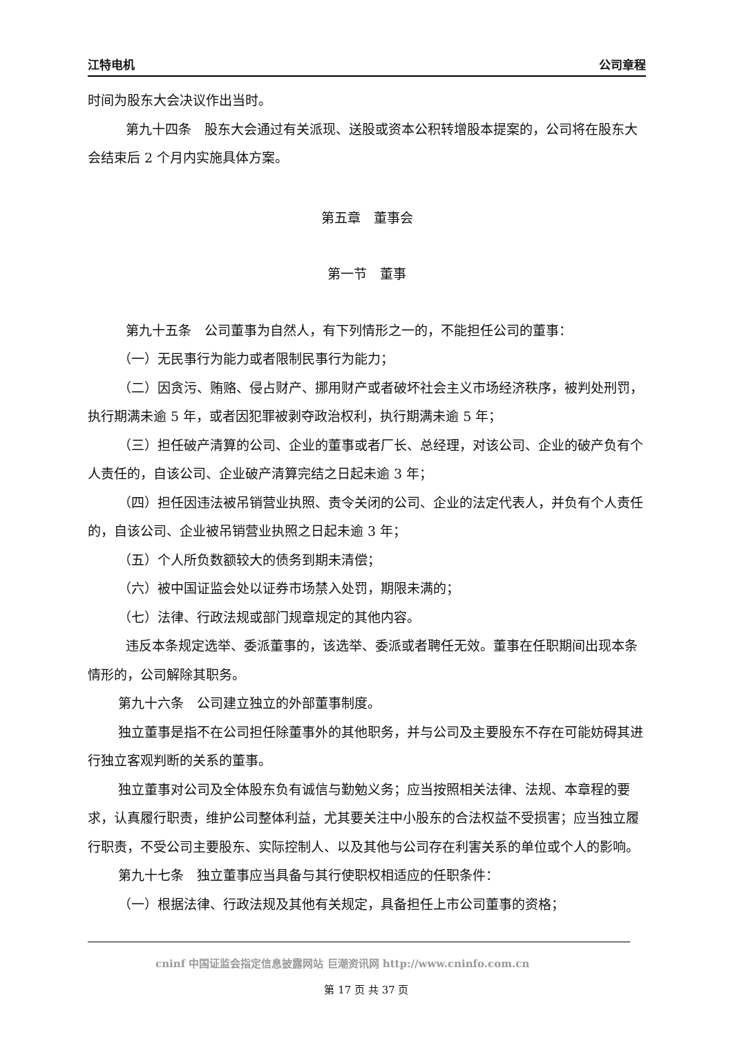江特电机 公司章程
时间为股东大会决议作出当时。
第九十四条　股东大会通过有关派现、送股或资本公积转增股本提案的，公司将在股东大会结束后 2 个月内实施具体方案。
第五章　董事会
第一节　董事
第九十五条　公司董事为自然人，有下列情形之一的，不能担任公司的董事：
（一）无民事行为能力或者限制民事行为能力；
（二）因贪污、贿赂、侵占财产、挪用财产或者破坏社会主义市场经济秩序，被判处刑罚，执行期满未逾 5 年，或者因犯罪被剥夺政治权利，执行期满未逾 5 年；
（三）担任破产清算的公司、企业的董事或者厂长、总经理，对该公司、企业的破产负有个人责任的，自该公司、企业破产清算完结之日起未逾 3 年；
（四）担任因违法被吊销营业执照、责令关闭的公司、企业的法定代表人，并负有个人责任的，自该公司、企业被吊销营业执照之日起未逾 3 年；
（五）个人所负数额较大的债务到期未清偿；
（六）被中国证监会处以证券市场禁入处罚，期限未满的；
（七）法律、行政法规或部门规章规定的其他内容。
违反本条规定选举、委派董事的，该选举、委派或者聘任无效。董事在任职期间出现本条情形的，公司解除其职务。
第九十六条　公司建立独立的外部董事制度。
独立董事是指不在公司担任除董事外的其他职务，并与公司及主要股东不存在可能妨碍其进行独立客观判断的关系的董事。
独立董事对公司及全体股东负有诚信与勤勉义务；应当按照相关法律、法规、本章程的要求，认真履行职责，维护公司整体利益，尤其要关注中小股东的合法权益不受损害；应当独立履行职责，不受公司主要股东、实际控制人、以及其他与公司存在利害关系的单位或个人的影响。
第九十七条　独立董事应当具备与其行使职权相适应的任职条件：
（一）根据法律、行政法规及其他有关规定，具备担任上市公司董事的资格；
cninf 中国证监会指定信息披露网站 巨潮资讯网 http://www.cninfo.com.cn
第 17 页 共 37 页